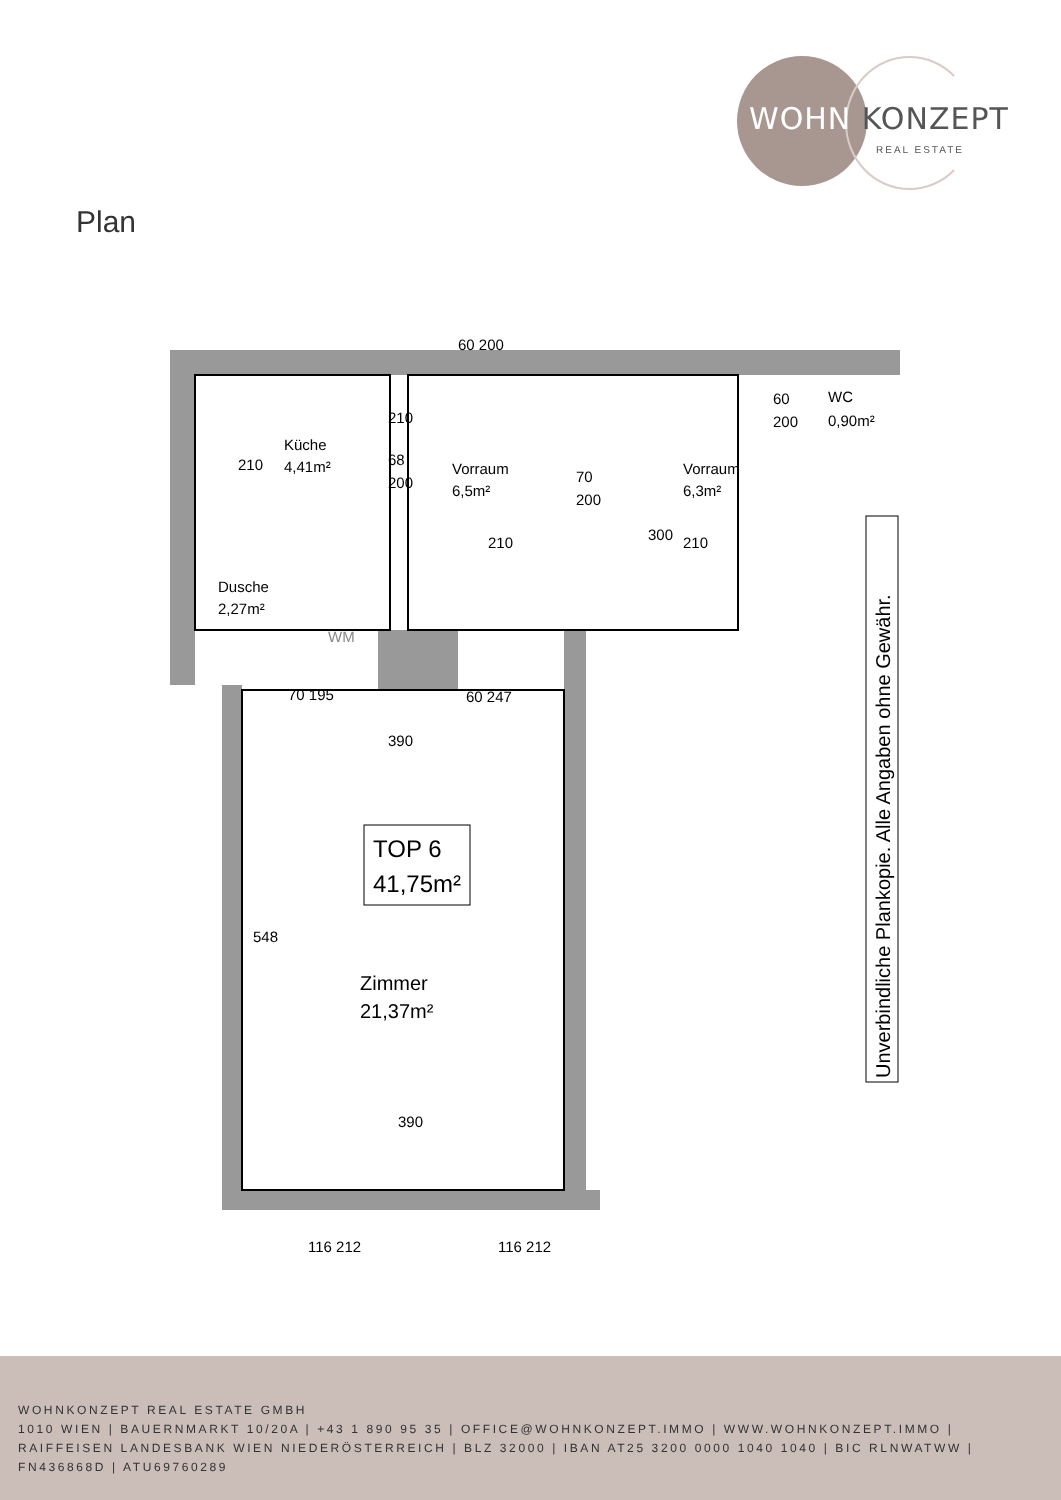WOHN KONZEPT
REAL ESTATE
Plan
Küche
4,41m²
Vorraum
6,5m²
Vorraum
6,3m²
WC
0,90m²
Dusche
2,27m²
WM
210
210
210
390
390
68
200
70
200
60
200
60 200
70 195
60 247
548
300
210
TOP 6
41,75m²
Zimmer
21,37m²
116 212
116 212
Unverbindliche Plankopie. Alle Angaben ohne Gewähr.
WOHNKONZEPT REAL ESTATE GMBH
1010 WIEN | BAUERNMARKT 10/20A | +43 1 890 95 35 | OFFICE@WOHNKONZEPT.IMMO | WWW.WOHNKONZEPT.IMMO | RAIFFEISEN LANDESBANK WIEN NIEDERÖSTERREICH | BLZ 32000 | IBAN AT25 3200 0000 1040 1040 | BIC RLNWATWW | FN436868D | ATU69760289